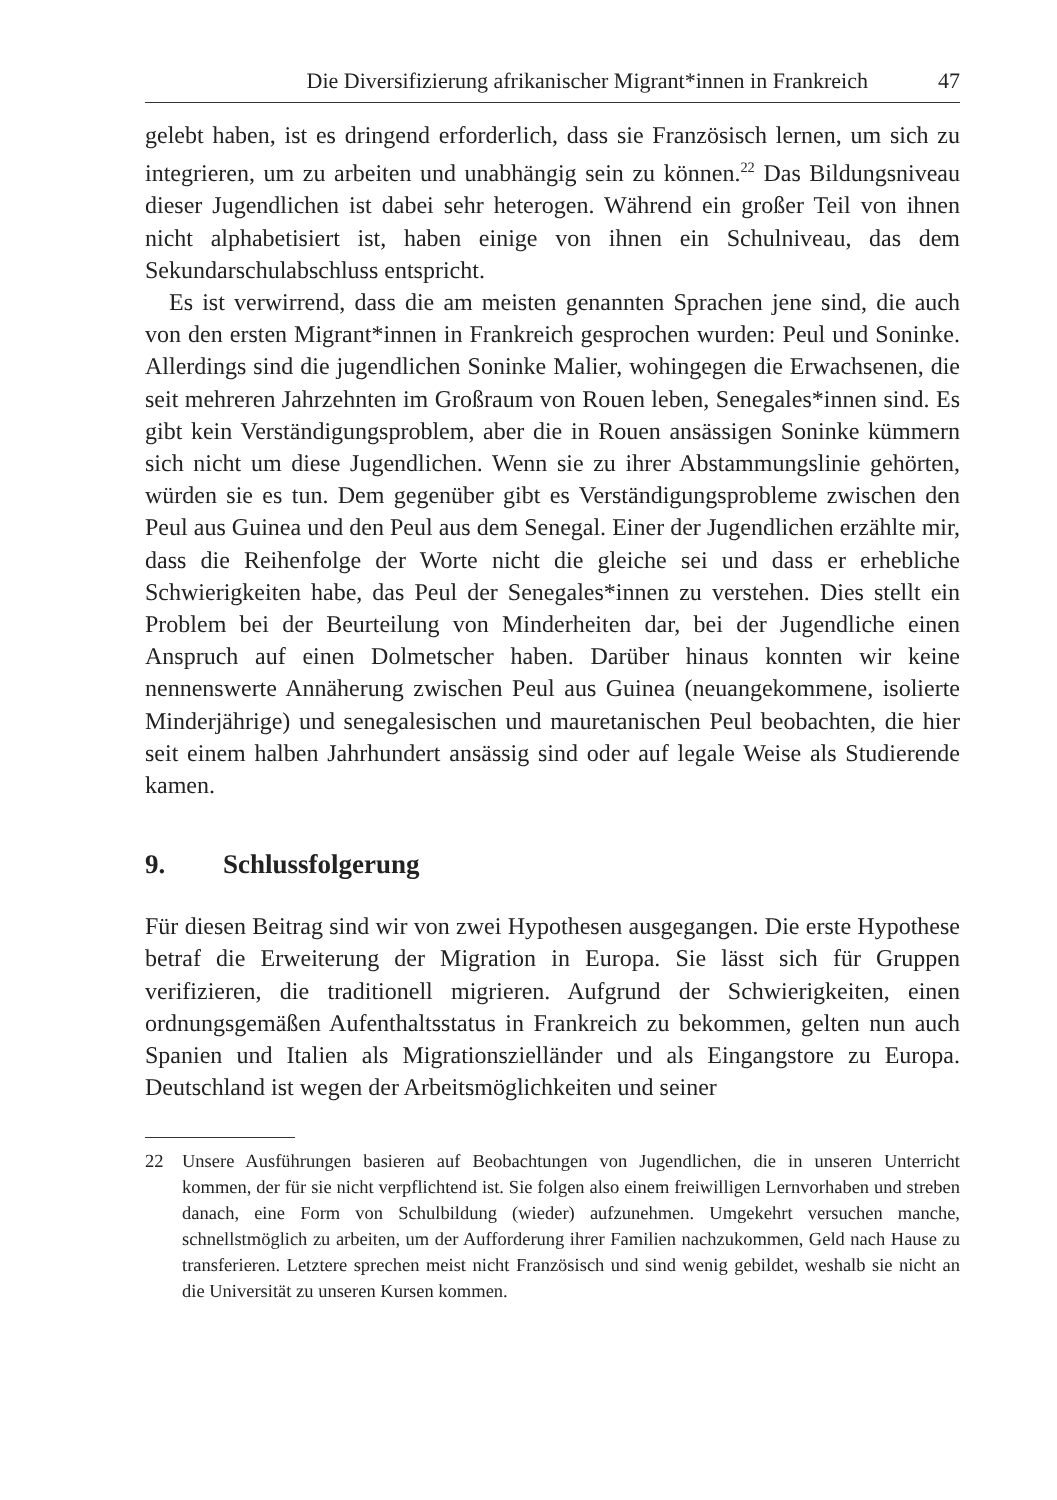Die Diversifizierung afrikanischer Migrant*innen in Frankreich 47
gelebt haben, ist es dringend erforderlich, dass sie Französisch lernen, um sich zu integrieren, um zu arbeiten und unabhängig sein zu können.<sup>22</sup> Das Bildungsniveau dieser Jugendlichen ist dabei sehr heterogen. Während ein großer Teil von ihnen nicht alphabetisiert ist, haben einige von ihnen ein Schulniveau, das dem Sekundarschulabschluss entspricht.
Es ist verwirrend, dass die am meisten genannten Sprachen jene sind, die auch von den ersten Migrant*innen in Frankreich gesprochen wurden: Peul und Soninke. Allerdings sind die jugendlichen Soninke Malier, wohingegen die Erwachsenen, die seit mehreren Jahrzehnten im Großraum von Rouen leben, Senegales*innen sind. Es gibt kein Verständigungsproblem, aber die in Rouen ansässigen Soninke kümmern sich nicht um diese Jugendlichen. Wenn sie zu ihrer Abstammungslinie gehörten, würden sie es tun. Dem gegenüber gibt es Verständigungsprobleme zwischen den Peul aus Guinea und den Peul aus dem Senegal. Einer der Jugendlichen erzählte mir, dass die Reihenfolge der Worte nicht die gleiche sei und dass er erhebliche Schwierigkeiten habe, das Peul der Senegales*innen zu verstehen. Dies stellt ein Problem bei der Beurteilung von Minderheiten dar, bei der Jugendliche einen Anspruch auf einen Dolmetscher haben. Darüber hinaus konnten wir keine nennenswerte Annäherung zwischen Peul aus Guinea (neuangekommene, isolierte Minderjährige) und senegalesischen und mauretanischen Peul beobachten, die hier seit einem halben Jahrhundert ansässig sind oder auf legale Weise als Studierende kamen.
9. Schlussfolgerung
Für diesen Beitrag sind wir von zwei Hypothesen ausgegangen. Die erste Hypothese betraf die Erweiterung der Migration in Europa. Sie lässt sich für Gruppen verifizieren, die traditionell migrieren. Aufgrund der Schwierigkeiten, einen ordnungsgemäßen Aufenthaltsstatus in Frankreich zu bekommen, gelten nun auch Spanien und Italien als Migrationszielländer und als Eingangstore zu Europa. Deutschland ist wegen der Arbeitsmöglichkeiten und seiner
22 Unsere Ausführungen basieren auf Beobachtungen von Jugendlichen, die in unseren Unterricht kommen, der für sie nicht verpflichtend ist. Sie folgen also einem freiwilligen Lernvorhaben und streben danach, eine Form von Schulbildung (wieder) aufzunehmen. Umgekehrt versuchen manche, schnellstmöglich zu arbeiten, um der Aufforderung ihrer Familien nachzukommen, Geld nach Hause zu transferieren. Letztere sprechen meist nicht Französisch und sind wenig gebildet, weshalb sie nicht an die Universität zu unseren Kursen kommen.